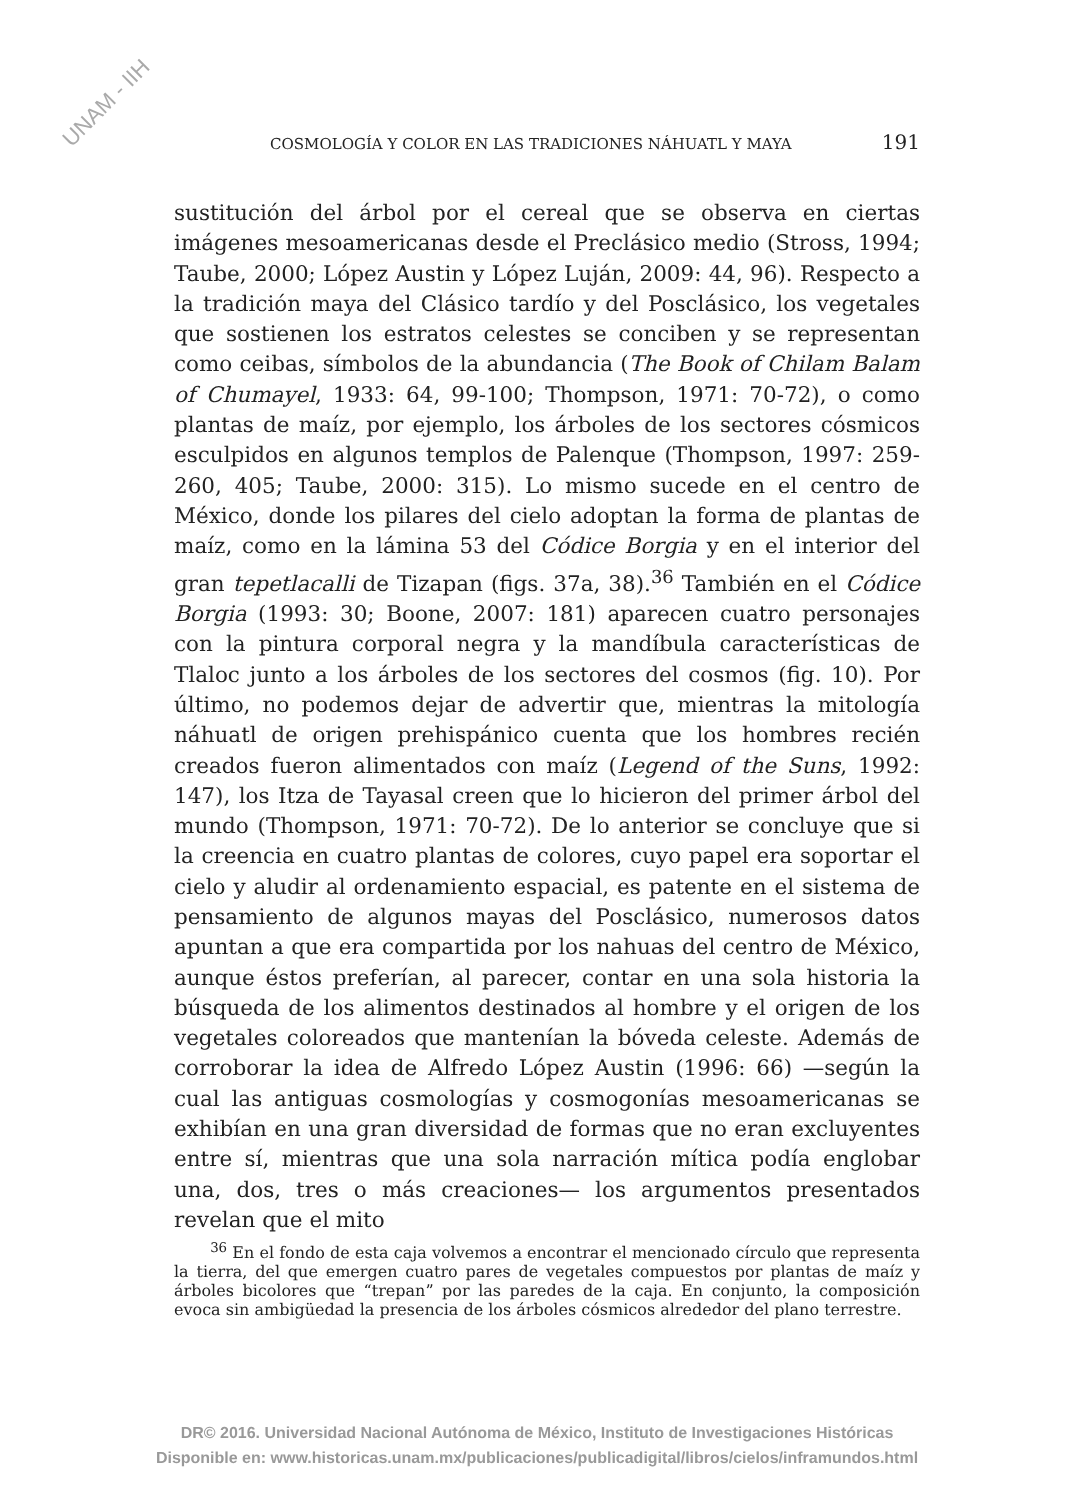UNAM - IIH
COSMOLOGÍA Y COLOR EN LAS TRADICIONES NÁHUATL Y MAYA 191
sustitución del árbol por el cereal que se observa en ciertas imágenes mesoamericanas desde el Preclásico medio (Stross, 1994; Taube, 2000; López Austin y López Luján, 2009: 44, 96). Respecto a la tradición maya del Clásico tardío y del Posclásico, los vegetales que sostienen los estratos celestes se conciben y se representan como ceibas, símbolos de la abundancia (The Book of Chilam Balam of Chumayel, 1933: 64, 99-100; Thompson, 1971: 70-72), o como plantas de maíz, por ejemplo, los árboles de los sectores cósmicos esculpidos en algunos templos de Palenque (Thompson, 1997: 259-260, 405; Taube, 2000: 315). Lo mismo sucede en el centro de México, donde los pilares del cielo adoptan la forma de plantas de maíz, como en la lámina 53 del Códice Borgia y en el interior del gran tepetlacalli de Tizapan (figs. 37a, 38).<sup>36</sup> También en el Códice Borgia (1993: 30; Boone, 2007: 181) aparecen cuatro personajes con la pintura corporal negra y la mandíbula características de Tlaloc junto a los árboles de los sectores del cosmos (fig. 10). Por último, no podemos dejar de advertir que, mientras la mitología náhuatl de origen prehispánico cuenta que los hombres recién creados fueron alimentados con maíz (Legend of the Suns, 1992: 147), los Itza de Tayasal creen que lo hicieron del primer árbol del mundo (Thompson, 1971: 70-72). De lo anterior se concluye que si la creencia en cuatro plantas de colores, cuyo papel era soportar el cielo y aludir al ordenamiento espacial, es patente en el sistema de pensamiento de algunos mayas del Posclásico, numerosos datos apuntan a que era compartida por los nahuas del centro de México, aunque éstos preferían, al parecer, contar en una sola historia la búsqueda de los alimentos destinados al hombre y el origen de los vegetales coloreados que mantenían la bóveda celeste. Además de corroborar la idea de Alfredo López Austin (1996: 66) —según la cual las antiguas cosmologías y cosmogonías mesoamericanas se exhibían en una gran diversidad de formas que no eran excluyentes entre sí, mientras que una sola narración mítica podía englobar una, dos, tres o más creaciones— los argumentos presentados revelan que el mito
<sup>36</sup> En el fondo de esta caja volvemos a encontrar el mencionado círculo que representa la tierra, del que emergen cuatro pares de vegetales compuestos por plantas de maíz y árboles bicolores que “trepan” por las paredes de la caja. En conjunto, la composición evoca sin ambigüedad la presencia de los árboles cósmicos alrededor del plano terrestre.
DR© 2016. Universidad Nacional Autónoma de México, Instituto de Investigaciones Históricas
Disponible en: www.historicas.unam.mx/publicaciones/publicadigital/libros/cielos/inframundos.html